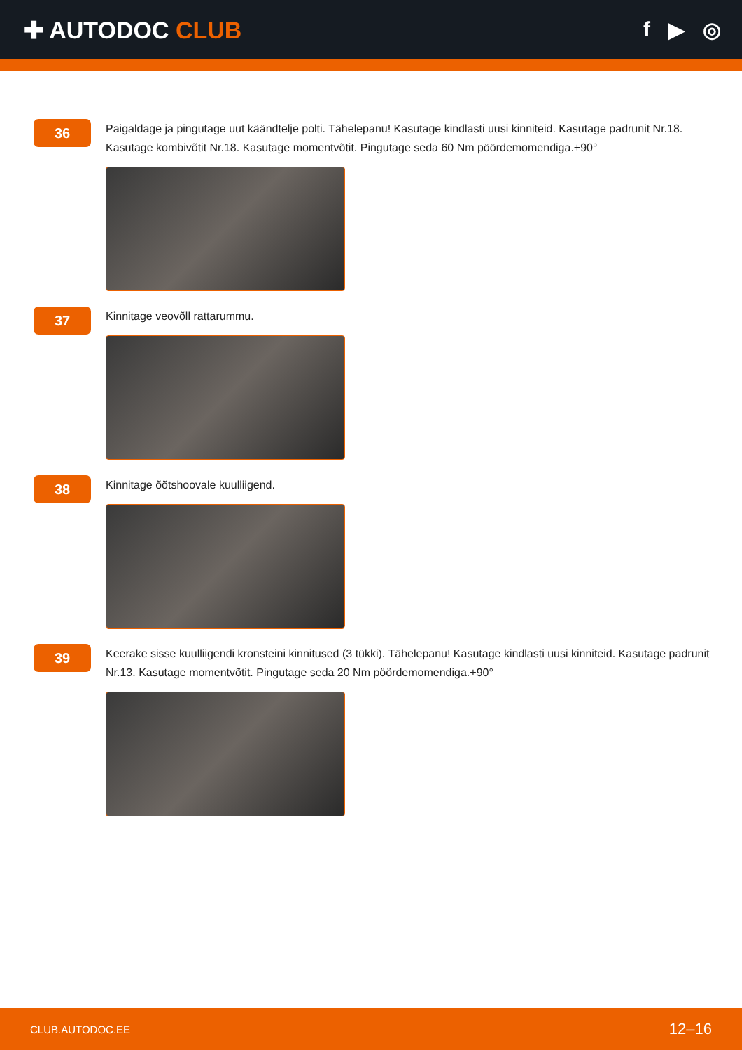✚ AUTODOC CLUB f ▶ ◎
36
Paigaldage ja pingutage uut käändtelje polti. Tähelepanu! Kasutage kindlasti uusi kinniteid. Kasutage padrunit Nr.18. Kasutage kombivõtit Nr.18. Kasutage momentvõtit. Pingutage seda 60 Nm pöördemomendiga.+90°
37
Kinnitage veovõll rattarummu.
38
Kinnitage õõtshoovale kuulliigend.
39
Keerake sisse kuulliigendi kronsteini kinnitused (3 tükki). Tähelepanu! Kasutage kindlasti uusi kinniteid. Kasutage padrunit Nr.13. Kasutage momentvõtit. Pingutage seda 20 Nm pöördemomendiga.+90°
CLUB.AUTODOC.EE 12–16